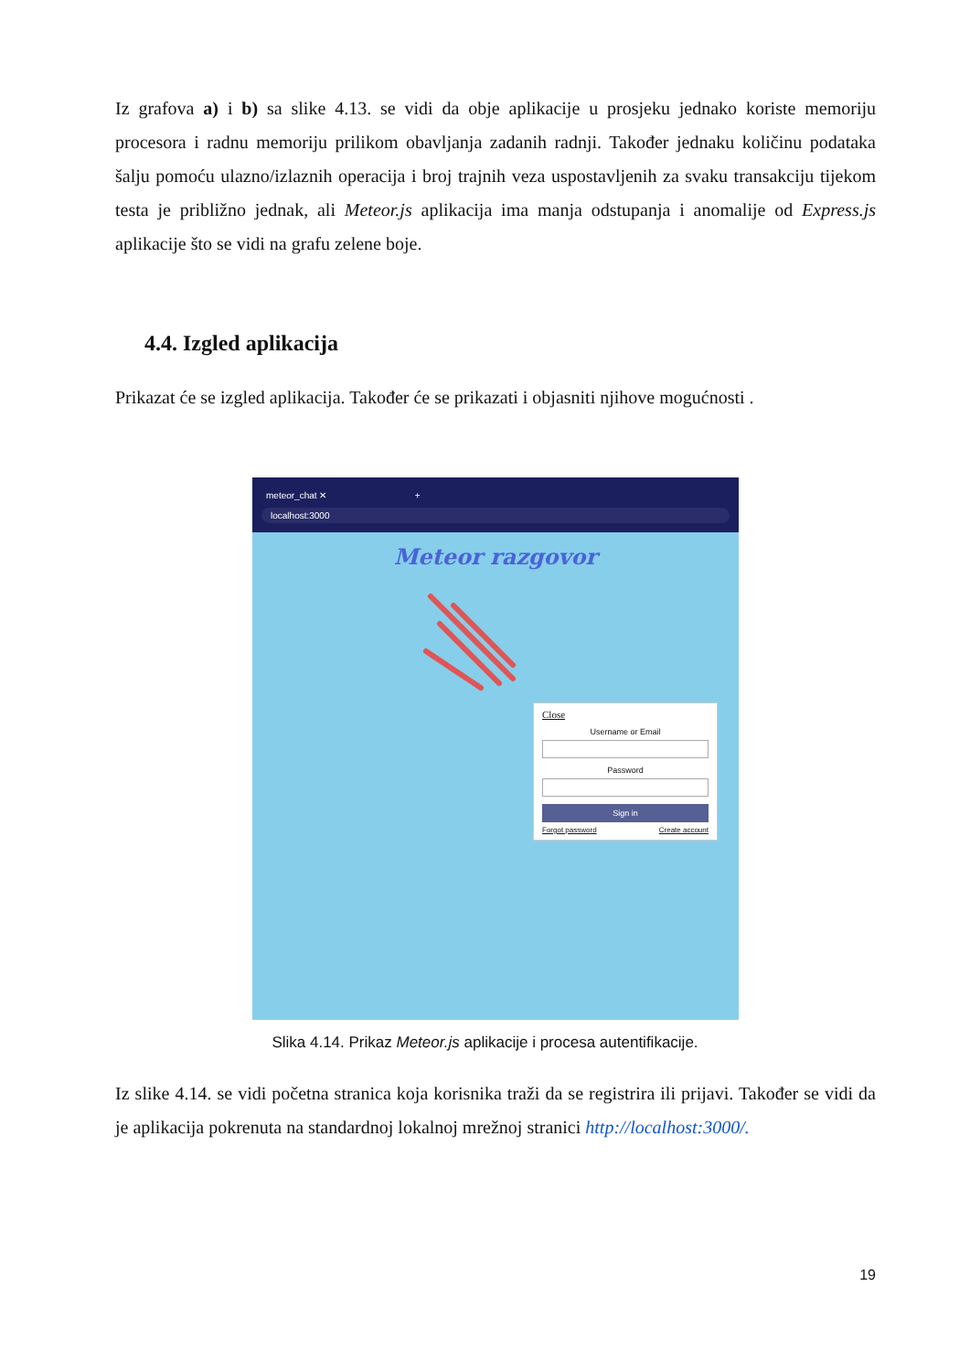Iz grafova a) i b) sa slike 4.13. se vidi da obje aplikacije u prosjeku jednako koriste memoriju procesora i radnu memoriju prilikom obavljanja zadanih radnji. Također jednaku količinu podataka šalju pomoću ulazno/izlaznih operacija i broj trajnih veza uspostavljenih za svaku transakciju tijekom testa je približno jednak, ali Meteor.js aplikacija ima manja odstupanja i anomalije od Express.js aplikacije što se vidi na grafu zelene boje.
4.4. Izgled aplikacija
Prikazat će se izgled aplikacija. Također će se prikazati i objasniti njihove mogućnosti .
meteor_chat ✕
+
localhost:3000
Meteor razgovor
Close
Username or Email
Password
Sign in
Forgot password Create account
Slika 4.14. Prikaz Meteor.js aplikacije i procesa autentifikacije.
Iz slike 4.14. se vidi početna stranica koja korisnika traži da se registrira ili prijavi. Također se vidi da je aplikacija pokrenuta na standardnoj lokalnoj mrežnoj stranici http://localhost:3000/.
19